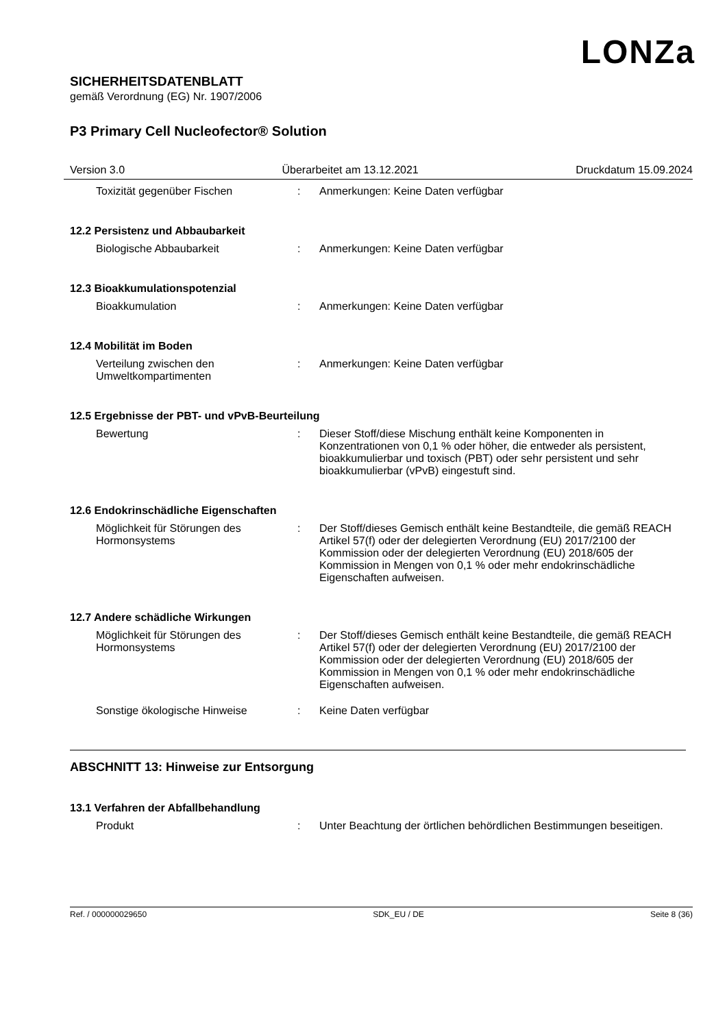LONZa
SICHERHEITSDATENBLATT
gemäß Verordnung (EG) Nr. 1907/2006
P3 Primary Cell Nucleofector® Solution
Version 3.0 Überarbeitet am 13.12.2021 Druckdatum 15.09.2024
Toxizität gegenüber Fischen : Anmerkungen: Keine Daten verfügbar
12.2 Persistenz und Abbaubarkeit
Biologische Abbaubarkeit : Anmerkungen: Keine Daten verfügbar
12.3 Bioakkumulationspotenzial
Bioakkumulation : Anmerkungen: Keine Daten verfügbar
12.4 Mobilität im Boden
Verteilung zwischen den Umweltkompartimenten
: Anmerkungen: Keine Daten verfügbar
12.5 Ergebnisse der PBT- und vPvB-Beurteilung
Bewertung : Dieser Stoff/diese Mischung enthält keine Komponenten in Konzentrationen von 0,1 % oder höher, die entweder als persistent, bioakkumulierbar und toxisch (PBT) oder sehr persistent und sehr bioakkumulierbar (vPvB) eingestuft sind.
12.6 Endokrinschädliche Eigenschaften
Möglichkeit für Störungen des Hormonsystems
: Der Stoff/dieses Gemisch enthält keine Bestandteile, die gemäß REACH Artikel 57(f) oder der delegierten Verordnung (EU) 2017/2100 der Kommission oder der delegierten Verordnung (EU) 2018/605 der Kommission in Mengen von 0,1 % oder mehr endokrinschädliche Eigenschaften aufweisen.
12.7 Andere schädliche Wirkungen
Möglichkeit für Störungen des Hormonsystems
: Der Stoff/dieses Gemisch enthält keine Bestandteile, die gemäß REACH Artikel 57(f) oder der delegierten Verordnung (EU) 2017/2100 der Kommission oder der delegierten Verordnung (EU) 2018/605 der Kommission in Mengen von 0,1 % oder mehr endokrinschädliche Eigenschaften aufweisen.
Sonstige ökologische Hinweise : Keine Daten verfügbar
ABSCHNITT 13: Hinweise zur Entsorgung
13.1 Verfahren der Abfallbehandlung
Produkt : Unter Beachtung der örtlichen behördlichen Bestimmungen beseitigen.
Ref. / 000000029650 SDK_EU / DE Seite 8 (36)